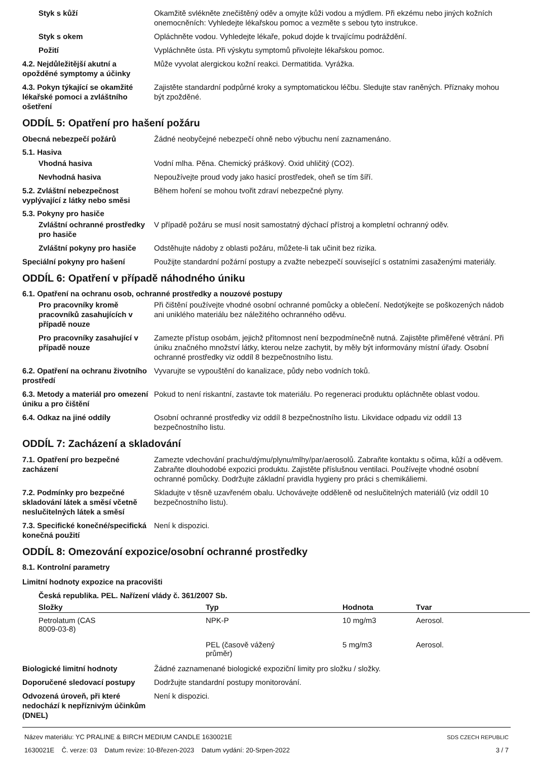Styk s kůží Okamžitě svlékněte znečištěný oděv a omyjte kůži vodou a mýdlem. Při ekzému nebo jiných kožních onemocněních: Vyhledejte lékařskou pomoc a vezměte s sebou tyto instrukce.
Styk s okem Opláchněte vodou. Vyhledejte lékaře, pokud dojde k trvajícímu podráždění.
Požití Vypláchněte ústa. Při výskytu symptomů přivolejte lékařskou pomoc.
4.2. Nejdůležitější akutní a opožděné symptomy a účinky
Může vyvolat alergickou kožní reakci. Dermatitida. Vyrážka.
4.3. Pokyn týkající se okamžité lékařské pomoci a zvláštního ošetření
Zajistěte standardní podpůrné kroky a symptomatickou léčbu. Sledujte stav raněných. Příznaky mohou být zpožděné.
ODDÍL 5: Opatření pro hašení požáru
Obecná nebezpečí požárů Žádné neobyčejné nebezpečí ohně nebo výbuchu není zaznamenáno.
5.1. Hasiva
Vhodná hasiva Vodní mlha. Pěna. Chemický práškový. Oxid uhličitý (CO2).
Nevhodná hasiva Nepoužívejte proud vody jako hasicí prostředek, oheň se tím šíří.
5.2. Zvláštní nebezpečnost vyplývající z látky nebo směsi
Během hoření se mohou tvořit zdraví nebezpečné plyny.
5.3. Pokyny pro hasiče
Zvláštní ochranné prostředky pro hasiče
V případě požáru se musí nosit samostatný dýchací přístroj a kompletní ochranný oděv.
Zvláštní pokyny pro hasiče
Odstěhujte nádoby z oblasti požáru, můžete-li tak učinit bez rizika.
Speciální pokyny pro hašení Použijte standardní požární postupy a zvažte nebezpečí související s ostatními zasaženými materiály.
ODDÍL 6: Opatření v případě náhodného úniku
6.1. Opatření na ochranu osob, ochranné prostředky a nouzové postupy
Pro pracovníky kromě pracovníků zasahujících v případě nouze
Při čištění používejte vhodné osobní ochranné pomůcky a oblečení. Nedotýkejte se poškozených nádob ani uniklého materiálu bez náležitého ochranného oděvu.
Pro pracovníky zasahující v případě nouze
Zamezte přístup osobám, jejichž přítomnost není bezpodmínečně nutná. Zajistěte přiměřené větrání. Při úniku značného množství látky, kterou nelze zachytit, by měly být informovány místní úřady. Osobní ochranné prostředky viz oddíl 8 bezpečnostního listu.
6.2. Opatření na ochranu životního prostředí
Vyvarujte se vypouštění do kanalizace, půdy nebo vodních toků.
6.3. Metody a materiál pro omezení úniku a pro čištění
Pokud to není riskantní, zastavte tok materiálu. Po regeneraci produktu opláchněte oblast vodou.
6.4. Odkaz na jiné oddíly Osobní ochranné prostředky viz oddíl 8 bezpečnostního listu. Likvidace odpadu viz oddíl 13 bezpečnostního listu.
ODDÍL 7: Zacházení a skladování
7.1. Opatření pro bezpečné zacházení
Zamezte vdechování prachu/dýmu/plynu/mlhy/par/aerosolů. Zabraňte kontaktu s očima, kůží a oděvem. Zabraňte dlouhodobé expozici produktu. Zajistěte příslušnou ventilaci. Používejte vhodné osobní ochranné pomůcky. Dodržujte základní pravidla hygieny pro práci s chemikáliemi.
7.2. Podmínky pro bezpečné skladování látek a směsí včetně neslučitelných látek a směsí
Skladujte v těsně uzavřeném obalu. Uchovávejte odděleně od neslučitelných materiálů (viz oddíl 10 bezpečnostního listu).
7.3. Specifické konečné/specifická konečná použití
Není k dispozici.
ODDÍL 8: Omezování expozice/osobní ochranné prostředky
8.1. Kontrolní parametry
Limitní hodnoty expozice na pracovišti
Česká republika. PEL. Nařízení vlády č. 361/2007 Sb.
| Složky | Typ | Hodnota | Tvar |
| --- | --- | --- | --- |
| Petrolatum (CAS 8009-03-8) | NPK-P | 10 mg/m3 | Aerosol. |
| | PEL (časově vážený průměr) | 5 mg/m3 | Aerosol. |
Biologické limitní hodnoty Žádné zaznamenané biologické expoziční limity pro složku / složky.
Doporučené sledovací postupy Dodržujte standardní postupy monitorování.
Odvozená úroveň, při které nedochází k nepříznivým účinkům (DNEL)
Není k dispozici.
Název materiálu: YC PRALINE & BIRCH MEDIUM CANDLE 1630021E
1630021E Č. verze: 03 Datum revize: 10-Březen-2023 Datum vydání: 20-Srpen-2022
SDS CZECH REPUBLIC
3 / 7